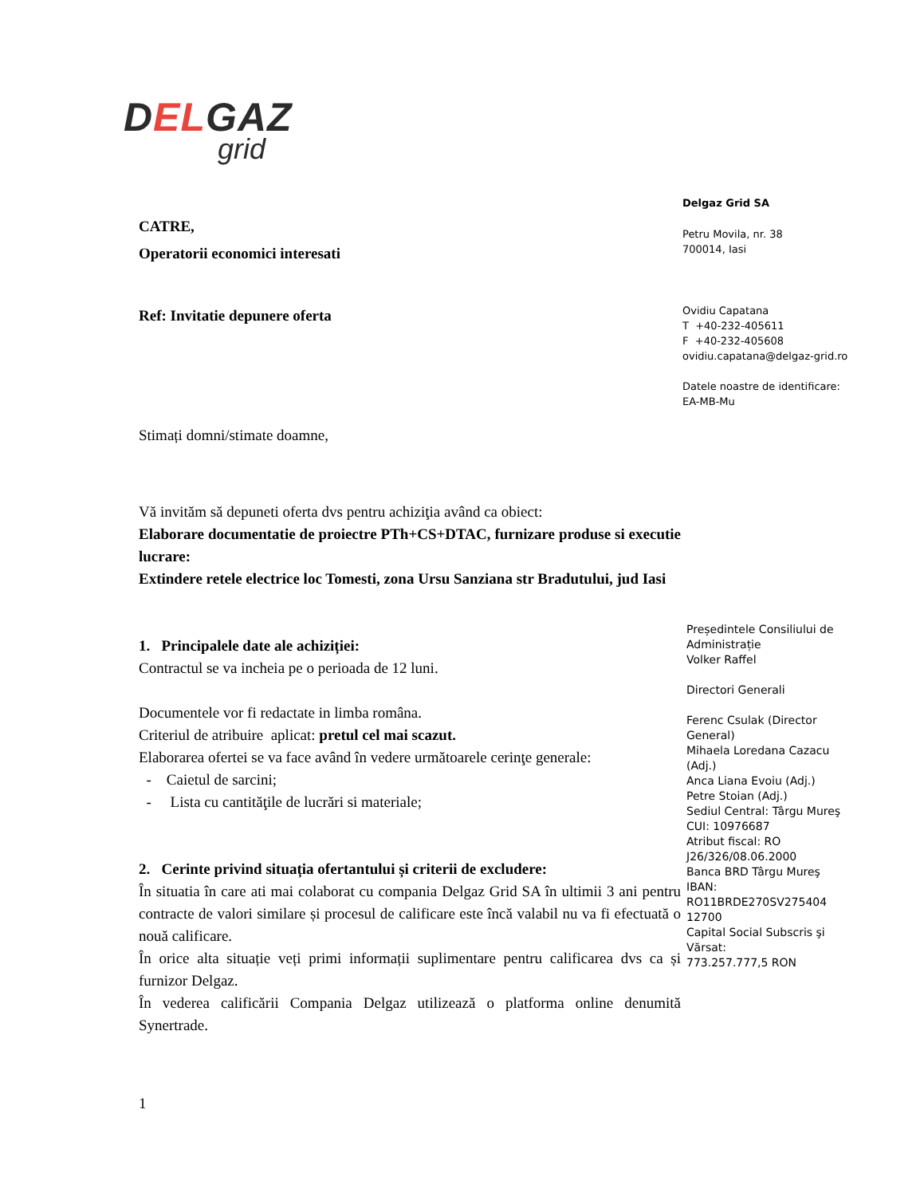DELGAZ
grid
CATRE,
Operatorii economici interesati
Ref: Invitatie depunere oferta
Stimați domni/stimate doamne,
Vă invităm să depuneti oferta dvs pentru achiziţia având ca obiect:
Elaborare documentatie de proiectre PTh+CS+DTAC, furnizare produse si executie lucrare:
Extindere retele electrice loc Tomesti, zona Ursu Sanziana str Bradutului, jud Iasi
1. Principalele date ale achiziției:
Contractul se va incheia pe o perioada de 12 luni.
Documentele vor fi redactate in limba româna.
Criteriul de atribuire aplicat: pretul cel mai scazut.
Elaborarea ofertei se va face având în vedere următoarele cerinţe generale:
- Caietul de sarcini;
- Lista cu cantităţile de lucrări si materiale;
2. Cerinte privind situația ofertantului și criterii de excludere:
În situatia în care ati mai colaborat cu compania Delgaz Grid SA în ultimii 3 ani pentru contracte de valori similare și procesul de calificare este încă valabil nu va fi efectuată o nouă calificare.
În orice alta situație veți primi informații suplimentare pentru calificarea dvs ca și furnizor Delgaz.
În vederea calificării Compania Delgaz utilizează o platforma online denumită Synertrade.
1
Delgaz Grid SA
Petru Movila, nr. 38
700014, Iasi
Ovidiu Capatana
T +40-232-405611
F +40-232-405608
ovidiu.capatana@delgaz-grid.ro
Datele noastre de identificare:
EA-MB-Mu
Președintele Consiliului de Administrație
Volker Raffel
Directori Generali
Ferenc Csulak (Director General)
Mihaela Loredana Cazacu (Adj.)
Anca Liana Evoiu (Adj.)
Petre Stoian (Adj.)
Sediul Central: Târgu Mureş
CUI: 10976687
Atribut fiscal: RO
J26/326/08.06.2000
Banca BRD Târgu Mureş
IBAN:
RO11BRDE270SV275404 12700
Capital Social Subscris şi Vărsat:
773.257.777,5 RON